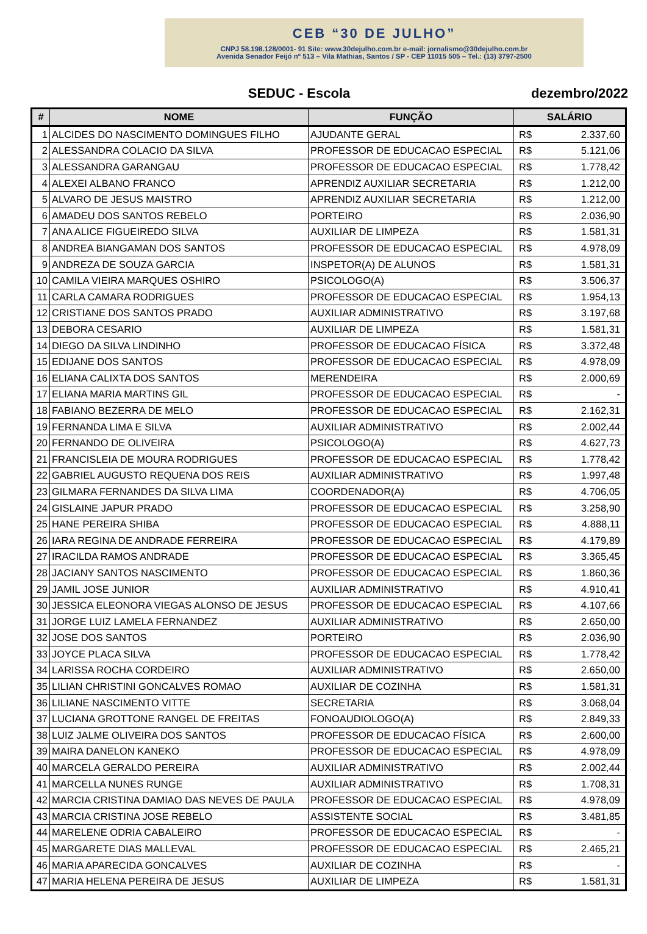CEB “30 DE JULHO”
CNPJ 58.198.128/0001- 91 Site: www.30dejulho.com.br e-mail: jornalismo@30dejulho.com.br
Avenida Senador Feijó nº 513 – Vila Mathias, Santos / SP - CEP 11015 505 – Tel.: (13) 3797-2500
SEDUC - Escola dezembro/2022
| # | NOME | FUNÇÃO | SALÁRIO | |
| --- | --- | --- | --- | --- |
| 1 | ALCIDES DO NASCIMENTO DOMINGUES FILHO | AJUDANTE GERAL | R$ | 2.337,60 |
| 2 | ALESSANDRA COLACIO DA SILVA | PROFESSOR DE EDUCACAO ESPECIAL | R$ | 5.121,06 |
| 3 | ALESSANDRA GARANGAU | PROFESSOR DE EDUCACAO ESPECIAL | R$ | 1.778,42 |
| 4 | ALEXEI ALBANO FRANCO | APRENDIZ AUXILIAR SECRETARIA | R$ | 1.212,00 |
| 5 | ALVARO DE JESUS MAISTRO | APRENDIZ AUXILIAR SECRETARIA | R$ | 1.212,00 |
| 6 | AMADEU DOS SANTOS REBELO | PORTEIRO | R$ | 2.036,90 |
| 7 | ANA ALICE FIGUEIREDO SILVA | AUXILIAR DE LIMPEZA | R$ | 1.581,31 |
| 8 | ANDREA BIANGAMAN DOS SANTOS | PROFESSOR DE EDUCACAO ESPECIAL | R$ | 4.978,09 |
| 9 | ANDREZA DE SOUZA GARCIA | INSPETOR(A) DE ALUNOS | R$ | 1.581,31 |
| 10 | CAMILA VIEIRA MARQUES OSHIRO | PSICOLOGO(A) | R$ | 3.506,37 |
| 11 | CARLA CAMARA RODRIGUES | PROFESSOR DE EDUCACAO ESPECIAL | R$ | 1.954,13 |
| 12 | CRISTIANE DOS SANTOS PRADO | AUXILIAR ADMINISTRATIVO | R$ | 3.197,68 |
| 13 | DEBORA CESARIO | AUXILIAR DE LIMPEZA | R$ | 1.581,31 |
| 14 | DIEGO DA SILVA LINDINHO | PROFESSOR DE EDUCACAO FÍSICA | R$ | 3.372,48 |
| 15 | EDIJANE DOS SANTOS | PROFESSOR DE EDUCACAO ESPECIAL | R$ | 4.978,09 |
| 16 | ELIANA CALIXTA DOS SANTOS | MERENDEIRA | R$ | 2.000,69 |
| 17 | ELIANA MARIA MARTINS GIL | PROFESSOR DE EDUCACAO ESPECIAL | R$ | - |
| 18 | FABIANO BEZERRA DE MELO | PROFESSOR DE EDUCACAO ESPECIAL | R$ | 2.162,31 |
| 19 | FERNANDA LIMA E SILVA | AUXILIAR ADMINISTRATIVO | R$ | 2.002,44 |
| 20 | FERNANDO DE OLIVEIRA | PSICOLOGO(A) | R$ | 4.627,73 |
| 21 | FRANCISLEIA DE MOURA RODRIGUES | PROFESSOR DE EDUCACAO ESPECIAL | R$ | 1.778,42 |
| 22 | GABRIEL AUGUSTO REQUENA DOS REIS | AUXILIAR ADMINISTRATIVO | R$ | 1.997,48 |
| 23 | GILMARA FERNANDES DA SILVA LIMA | COORDENADOR(A) | R$ | 4.706,05 |
| 24 | GISLAINE JAPUR PRADO | PROFESSOR DE EDUCACAO ESPECIAL | R$ | 3.258,90 |
| 25 | HANE PEREIRA SHIBA | PROFESSOR DE EDUCACAO ESPECIAL | R$ | 4.888,11 |
| 26 | IARA REGINA DE ANDRADE FERREIRA | PROFESSOR DE EDUCACAO ESPECIAL | R$ | 4.179,89 |
| 27 | IRACILDA RAMOS ANDRADE | PROFESSOR DE EDUCACAO ESPECIAL | R$ | 3.365,45 |
| 28 | JACIANY SANTOS NASCIMENTO | PROFESSOR DE EDUCACAO ESPECIAL | R$ | 1.860,36 |
| 29 | JAMIL JOSE JUNIOR | AUXILIAR ADMINISTRATIVO | R$ | 4.910,41 |
| 30 | JESSICA ELEONORA VIEGAS ALONSO DE JESUS | PROFESSOR DE EDUCACAO ESPECIAL | R$ | 4.107,66 |
| 31 | JORGE LUIZ LAMELA FERNANDEZ | AUXILIAR ADMINISTRATIVO | R$ | 2.650,00 |
| 32 | JOSE DOS SANTOS | PORTEIRO | R$ | 2.036,90 |
| 33 | JOYCE PLACA SILVA | PROFESSOR DE EDUCACAO ESPECIAL | R$ | 1.778,42 |
| 34 | LARISSA ROCHA CORDEIRO | AUXILIAR ADMINISTRATIVO | R$ | 2.650,00 |
| 35 | LILIAN CHRISTINI GONCALVES ROMAO | AUXILIAR DE COZINHA | R$ | 1.581,31 |
| 36 | LILIANE NASCIMENTO VITTE | SECRETARIA | R$ | 3.068,04 |
| 37 | LUCIANA GROTTONE RANGEL DE FREITAS | FONOAUDIOLOGO(A) | R$ | 2.849,33 |
| 38 | LUIZ JALME OLIVEIRA DOS SANTOS | PROFESSOR DE EDUCACAO FÍSICA | R$ | 2.600,00 |
| 39 | MAIRA DANELON KANEKO | PROFESSOR DE EDUCACAO ESPECIAL | R$ | 4.978,09 |
| 40 | MARCELA GERALDO PEREIRA | AUXILIAR ADMINISTRATIVO | R$ | 2.002,44 |
| 41 | MARCELLA NUNES RUNGE | AUXILIAR ADMINISTRATIVO | R$ | 1.708,31 |
| 42 | MARCIA CRISTINA DAMIAO DAS NEVES DE PAULA | PROFESSOR DE EDUCACAO ESPECIAL | R$ | 4.978,09 |
| 43 | MARCIA CRISTINA JOSE REBELO | ASSISTENTE SOCIAL | R$ | 3.481,85 |
| 44 | MARELENE ODRIA CABALEIRO | PROFESSOR DE EDUCACAO ESPECIAL | R$ | - |
| 45 | MARGARETE DIAS MALLEVAL | PROFESSOR DE EDUCACAO ESPECIAL | R$ | 2.465,21 |
| 46 | MARIA APARECIDA GONCALVES | AUXILIAR DE COZINHA | R$ | - |
| 47 | MARIA HELENA PEREIRA DE JESUS | AUXILIAR DE LIMPEZA | R$ | 1.581,31 |